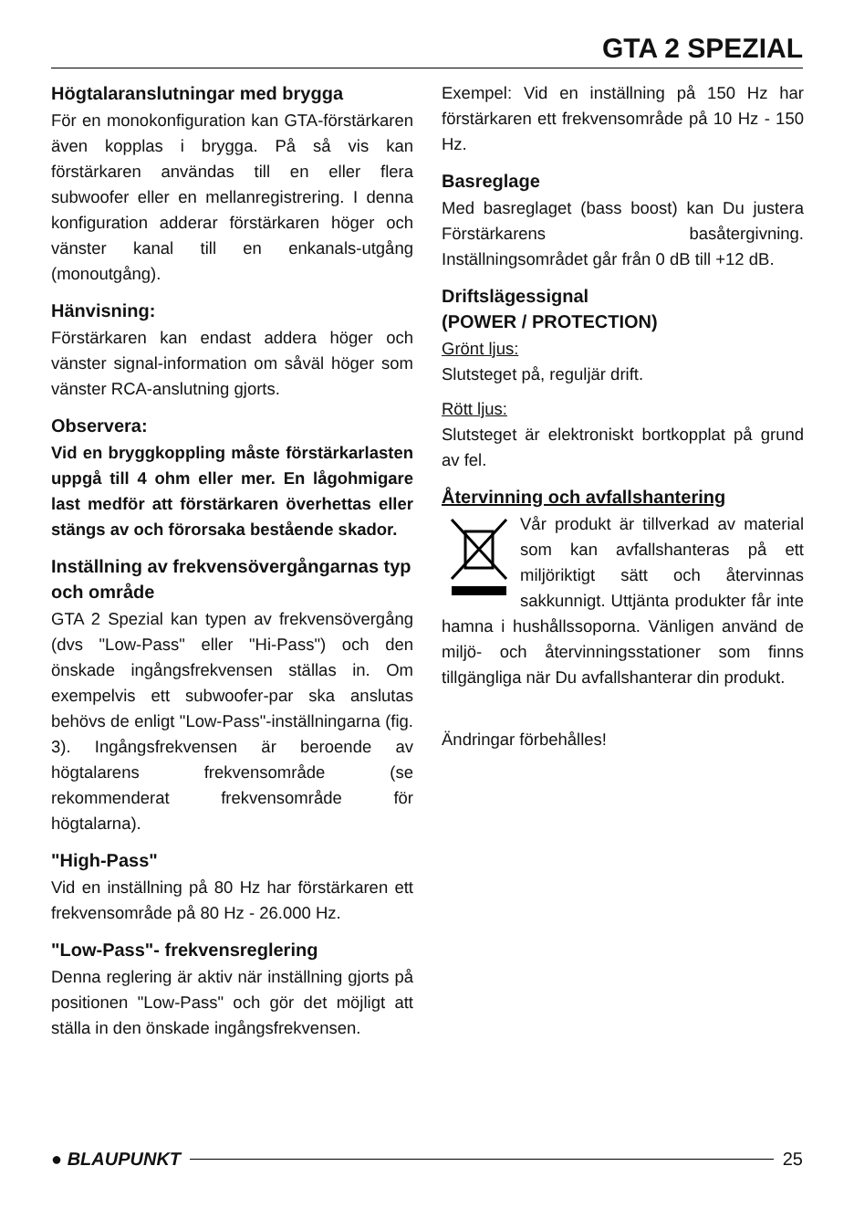GTA 2 SPEZIAL
Högtalaranslutningar med brygga
För en monokonfiguration kan GTA-förstärkaren även kopplas i brygga. På så vis kan förstärkaren användas till en eller flera subwoofer eller en mellanregistrering. I denna konfiguration adderar förstärkaren höger och vänster kanal till en enkanals-utgång (monoutgång).
Hänvisning:
Förstärkaren kan endast addera höger och vänster signal-information om såväl höger som vänster RCA-anslutning gjorts.
Observera:
Vid en bryggkoppling måste förstärkarlasten uppgå till 4 ohm eller mer. En lågohmigare last medför att förstärkaren överhettas eller stängs av och förorsaka bestående skador.
Inställning av frekvensövergångarnas typ och område
GTA 2 Spezial kan typen av frekvensövergång (dvs "Low-Pass" eller "Hi-Pass") och den önskade ingångsfrekvensen ställas in. Om exempelvis ett subwoofer-par ska anslutas behövs de enligt "Low-Pass"-inställningarna (fig. 3). Ingångsfrekvensen är beroende av högtalarens frekvensområde (se rekommenderat frekvensområde för högtalarna).
"High-Pass"
Vid en inställning på 80 Hz har förstärkaren ett frekvensområde på 80 Hz - 26.000 Hz.
"Low-Pass"- frekvensreglering
Denna reglering är aktiv när inställning gjorts på positionen "Low-Pass" och gör det möjligt att ställa in den önskade ingångsfrekvensen.
Exempel: Vid en inställning på 150 Hz har förstärkaren ett frekvensområde på 10 Hz - 150 Hz.
Basreglage
Med basreglaget (bass boost) kan Du justera Förstärkarens basåtergivning. Inställningsområdet går från 0 dB till +12 dB.
Driftslägessignal
(POWER / PROTECTION)
Grönt ljus:
Slutsteget på, reguljär drift.
Rött ljus:
Slutsteget är elektroniskt bortkopplat på grund av fel.
Återvinning och avfallshantering
Vår produkt är tillverkad av material som kan avfallshanteras på ett miljöriktigt sätt och återvinnas sakkunnigt. Uttjänta produkter får inte hamna i hushållssoporna. Vänligen använd de miljö- och återvinningsstationer som finns tillgängliga när Du avfallshanterar din produkt.
Ändringar förbehålles!
● BLAUPUNKT 25